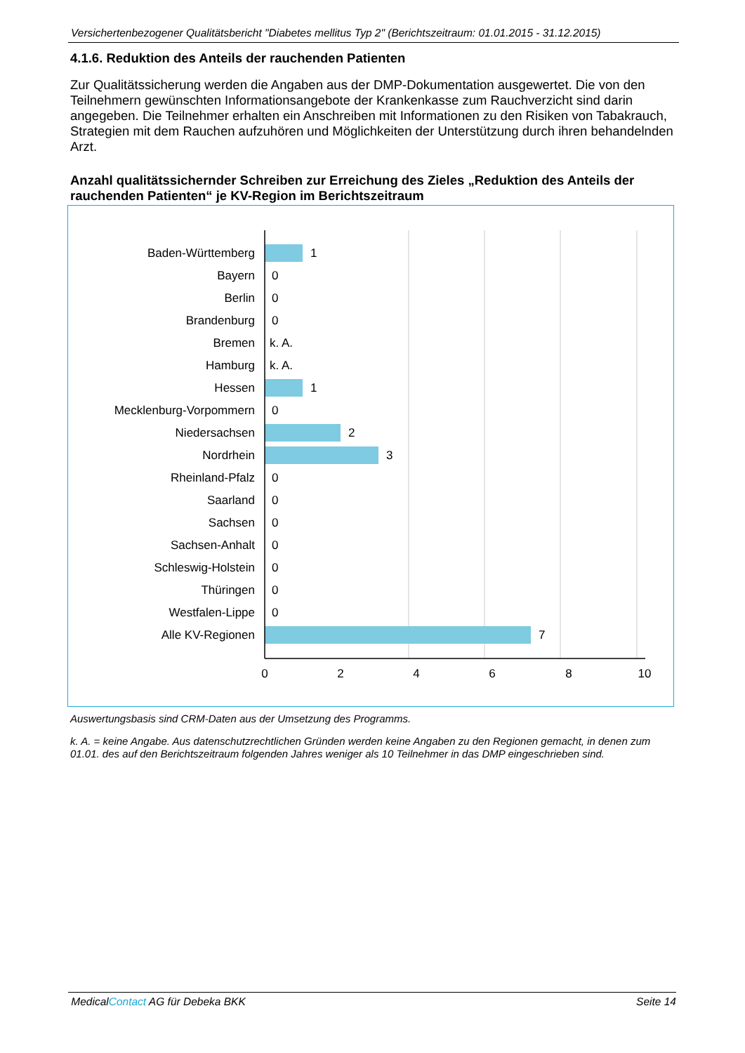Versichertenbezogener Qualitätsbericht "Diabetes mellitus Typ 2" (Berichtszeitraum: 01.01.2015 - 31.12.2015)
4.1.6. Reduktion des Anteils der rauchenden Patienten
Zur Qualitätssicherung werden die Angaben aus der DMP-Dokumentation ausgewertet. Die von den Teilnehmern gewünschten Informationsangebote der Krankenkasse zum Rauchverzicht sind darin angegeben. Die Teilnehmer erhalten ein Anschreiben mit Informationen zu den Risiken von Tabakrauch, Strategien mit dem Rauchen aufzuhören und Möglichkeiten der Unterstützung durch ihren behandelnden Arzt.
Anzahl qualitätssichernder Schreiben zur Erreichung des Zieles „Reduktion des Anteils der rauchenden Patienten“ je KV-Region im Berichtszeitraum
Baden-Württemberg
Bayern
Berlin
Brandenburg
Bremen
Hamburg
Hessen
Mecklenburg-Vorpommern
Niedersachsen
Nordrhein
Rheinland-Pfalz
Saarland
Sachsen
Sachsen-Anhalt
Schleswig-Holstein
Thüringen
Westfalen-Lippe
Alle KV-Regionen
1
0
0
0
k. A.
k. A.
1
0
2
3
0
0
0
0
0
0
0
7
0
2
4
6
8
10
Auswertungsbasis sind CRM-Daten aus der Umsetzung des Programms.
k. A. = keine Angabe. Aus datenschutzrechtlichen Gründen werden keine Angaben zu den Regionen gemacht, in denen zum 01.01. des auf den Berichtszeitraum folgenden Jahres weniger als 10 Teilnehmer in das DMP eingeschrieben sind.
MedicalContact AG für Debeka BKK Seite 14